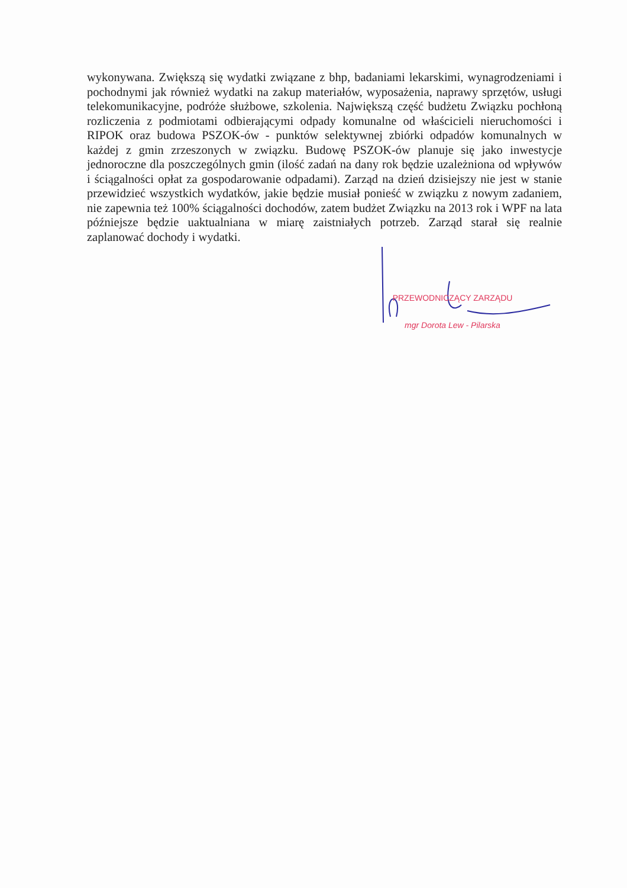wykonywana. Zwiększą się wydatki związane z bhp, badaniami lekarskimi, wynagrodzeniami i pochodnymi jak również wydatki na zakup materiałów, wyposażenia, naprawy sprzętów, usługi telekomunikacyjne, podróże służbowe, szkolenia. Największą część budżetu Związku pochłoną rozliczenia z podmiotami odbierającymi odpady komunalne od właścicieli nieruchomości i RIPOK oraz budowa PSZOK-ów - punktów selektywnej zbiórki odpadów komunalnych w każdej z gmin zrzeszonych w związku. Budowę PSZOK-ów planuje się jako inwestycje jednoroczne dla poszczególnych gmin (ilość zadań na dany rok będzie uzależniona od wpływów i ściągalności opłat za gospodarowanie odpadami). Zarząd na dzień dzisiejszy nie jest w stanie przewidzieć wszystkich wydatków, jakie będzie musiał ponieść w związku z nowym zadaniem, nie zapewnia też 100% ściągalności dochodów, zatem budżet Związku na 2013 rok i WPF na lata późniejsze będzie uaktualniana w miarę zaistniałych potrzeb. Zarząd starał się realnie zaplanować dochody i wydatki.
PRZEWODNICZĄCY ZARZĄDU
mgr Dorota Lew - Pilarska